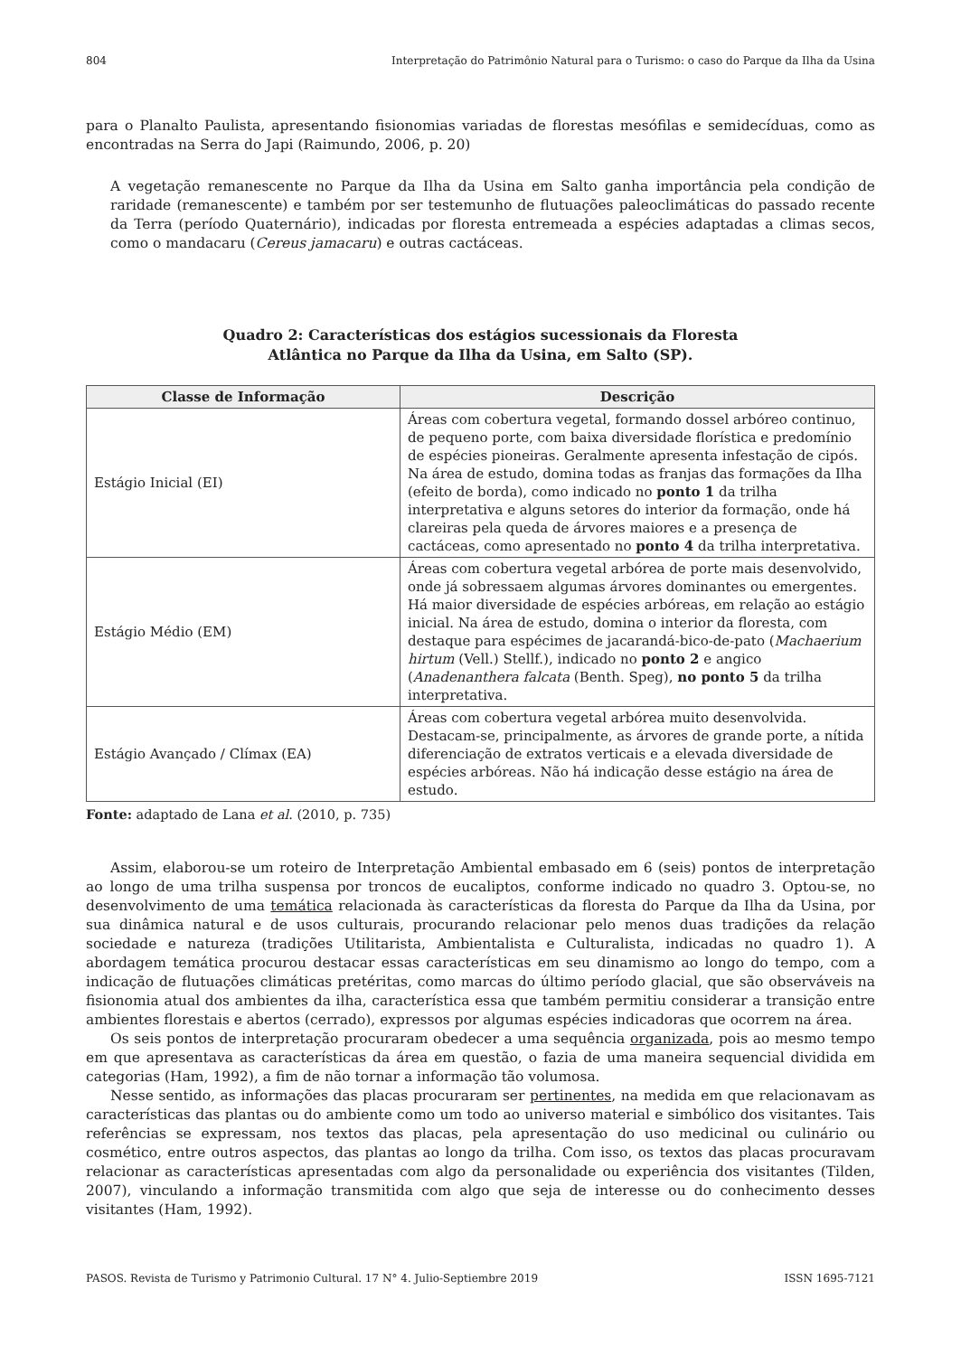804 Interpretação do Patrimônio Natural para o Turismo: o caso do Parque da Ilha da Usina
para o Planalto Paulista, apresentando fisionomias variadas de florestas mesófilas e semidecíduas, como as encontradas na Serra do Japi (Raimundo, 2006, p. 20)
A vegetação remanescente no Parque da Ilha da Usina em Salto ganha importância pela condição de raridade (remanescente) e também por ser testemunho de flutuações paleoclimáticas do passado recente da Terra (período Quaternário), indicadas por floresta entremeada a espécies adaptadas a climas secos, como o mandacaru (Cereus jamacaru) e outras cactáceas.
Quadro 2: Características dos estágios sucessionais da Floresta
Atlântica no Parque da Ilha da Usina, em Salto (SP).
| Classe de Informação | Descrição |
| --- | --- |
| Estágio Inicial (EI) | Áreas com cobertura vegetal, formando dossel arbóreo continuo, de pequeno porte, com baixa diversidade florística e predomínio de espécies pioneiras. Geralmente apresenta infestação de cipós. Na área de estudo, domina todas as franjas das formações da Ilha (efeito de borda), como indicado no ponto 1 da trilha interpretativa e alguns setores do interior da formação, onde há clareiras pela queda de árvores maiores e a presença de cactáceas, como apresentado no ponto 4 da trilha interpretativa. |
| Estágio Médio (EM) | Áreas com cobertura vegetal arbórea de porte mais desenvolvido, onde já sobressaem algumas árvores dominantes ou emergentes. Há maior diversidade de espécies arbóreas, em relação ao estágio inicial. Na área de estudo, domina o interior da floresta, com destaque para espécimes de jacarandá-bico-de-pato ( Machaerium hirtum (Vell.) Stellf.), indicado no ponto 2 e angico ( Anadenanthera falcata (Benth. Speg), no ponto 5 da trilha interpretativa. |
| Estágio Avançado / Clímax (EA) | Áreas com cobertura vegetal arbórea muito desenvolvida. Destacam-se, principalmente, as árvores de grande porte, a nítida diferenciação de extratos verticais e a elevada diversidade de espécies arbóreas. Não há indicação desse estágio na área de estudo. |
Fonte: adaptado de Lana et al. (2010, p. 735)
Assim, elaborou-se um roteiro de Interpretação Ambiental embasado em 6 (seis) pontos de interpretação ao longo de uma trilha suspensa por troncos de eucaliptos, conforme indicado no quadro 3. Optou-se, no desenvolvimento de uma temática relacionada às características da floresta do Parque da Ilha da Usina, por sua dinâmica natural e de usos culturais, procurando relacionar pelo menos duas tradições da relação sociedade e natureza (tradições Utilitarista, Ambientalista e Culturalista, indicadas no quadro 1). A abordagem temática procurou destacar essas características em seu dinamismo ao longo do tempo, com a indicação de flutuações climáticas pretéritas, como marcas do último período glacial, que são observáveis na fisionomia atual dos ambientes da ilha, característica essa que também permitiu considerar a transição entre ambientes florestais e abertos (cerrado), expressos por algumas espécies indicadoras que ocorrem na área.
Os seis pontos de interpretação procuraram obedecer a uma sequência organizada, pois ao mesmo tempo em que apresentava as características da área em questão, o fazia de uma maneira sequencial dividida em categorias (Ham, 1992), a fim de não tornar a informação tão volumosa.
Nesse sentido, as informações das placas procuraram ser pertinentes, na medida em que relacionavam as características das plantas ou do ambiente como um todo ao universo material e simbólico dos visitantes. Tais referências se expressam, nos textos das placas, pela apresentação do uso medicinal ou culinário ou cosmético, entre outros aspectos, das plantas ao longo da trilha. Com isso, os textos das placas procuravam relacionar as características apresentadas com algo da personalidade ou experiência dos visitantes (Tilden, 2007), vinculando a informação transmitida com algo que seja de interesse ou do conhecimento desses visitantes (Ham, 1992).
PASOS. Revista de Turismo y Patrimonio Cultural. 17 N° 4. Julio-Septiembre 2019 ISSN 1695-7121